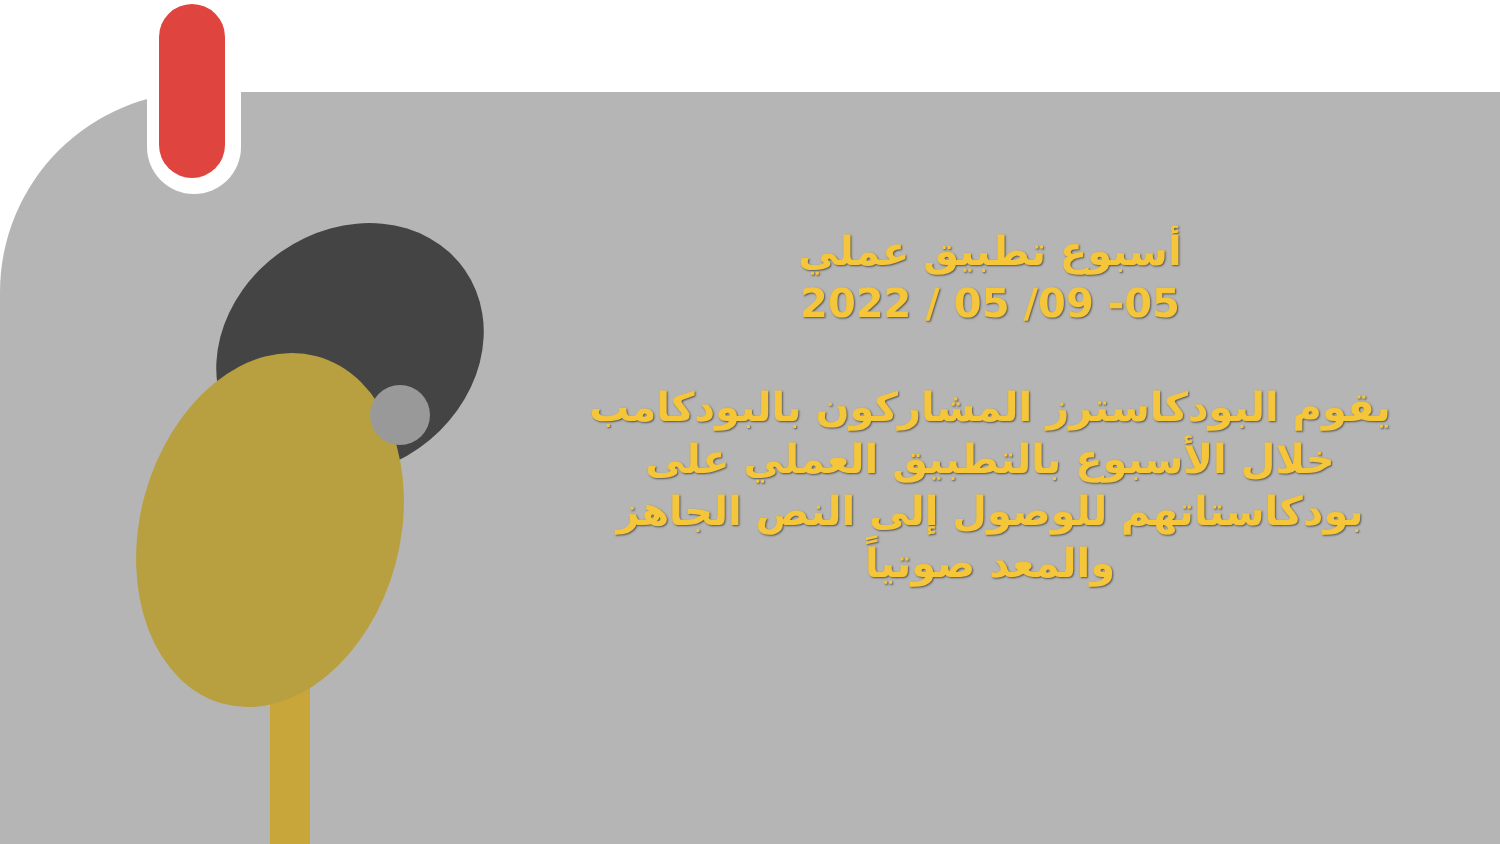أسبوع تطبيق عملي
05- 09/ 05 / 2022
يقوم البودكاسترز المشاركون بالبودكامب
خلال الأسبوع بالتطبيق العملي على
بودكاستاتهم للوصول إلى النص الجاهز
والمعد صوتياً